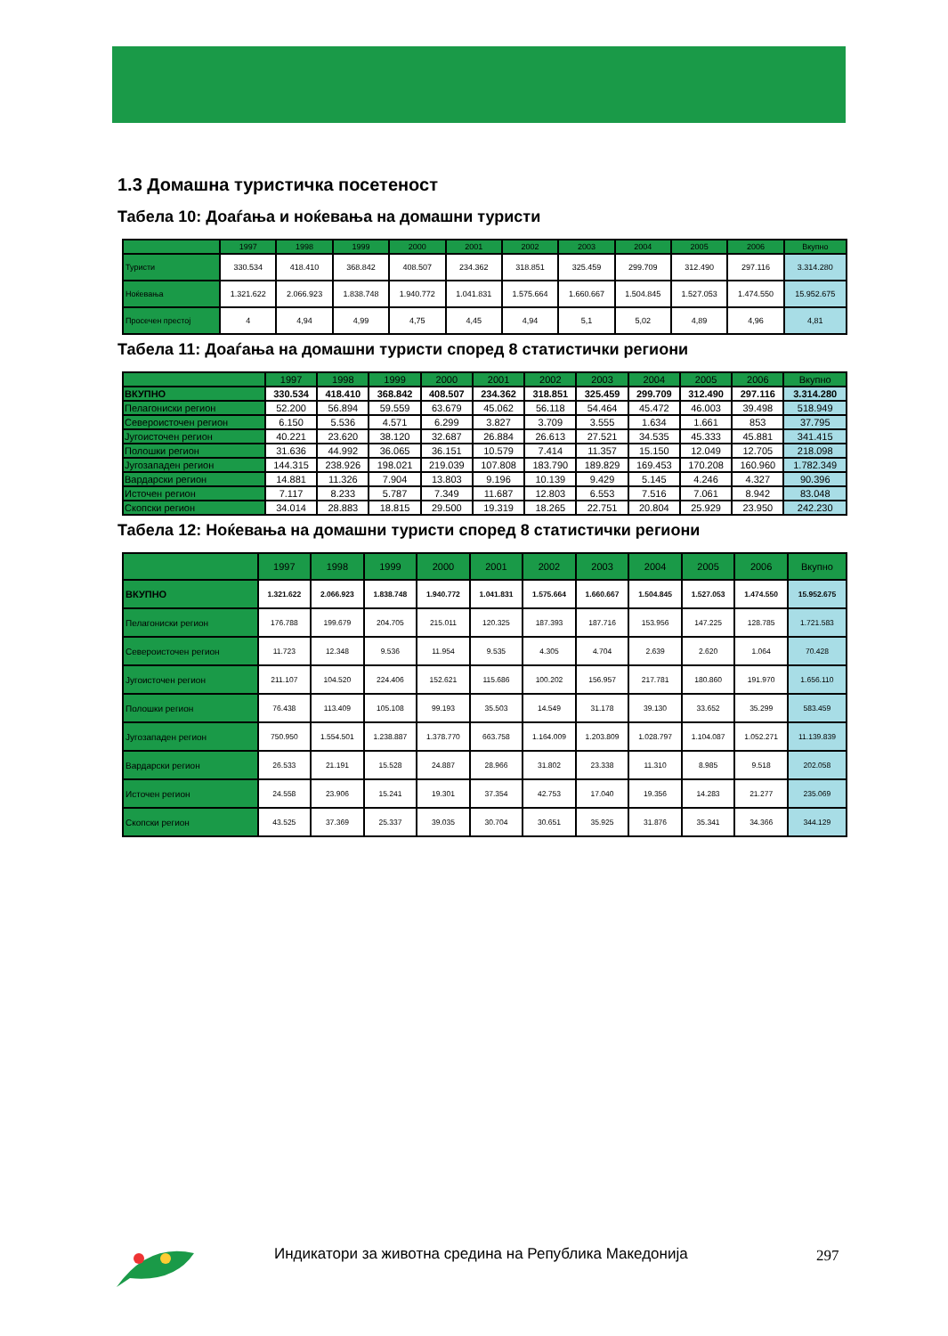1.3 Домашна туристичка посетеност
Табела 10: Доаѓања и ноќевања на домашни туристи
| | 1997 | 1998 | 1999 | 2000 | 2001 | 2002 | 2003 | 2004 | 2005 | 2006 | Вкупно |
| --- | --- | --- | --- | --- | --- | --- | --- | --- | --- | --- | --- |
| Туристи | 330.534 | 418.410 | 368.842 | 408.507 | 234.362 | 318.851 | 325.459 | 299.709 | 312.490 | 297.116 | 3.314.280 |
| Ноќевања | 1.321.622 | 2.066.923 | 1.838.748 | 1.940.772 | 1.041.831 | 1.575.664 | 1.660.667 | 1.504.845 | 1.527.053 | 1.474.550 | 15.952.675 |
| Просечен престој | 4 | 4,94 | 4,99 | 4,75 | 4,45 | 4,94 | 5,1 | 5,02 | 4,89 | 4,96 | 4,81 |
Табела 11: Доаѓања на домашни туристи според 8 статистички региони
| | 1997 | 1998 | 1999 | 2000 | 2001 | 2002 | 2003 | 2004 | 2005 | 2006 | Вкупно |
| --- | --- | --- | --- | --- | --- | --- | --- | --- | --- | --- | --- |
| ВКУПНО | 330.534 | 418.410 | 368.842 | 408.507 | 234.362 | 318.851 | 325.459 | 299.709 | 312.490 | 297.116 | 3.314.280 |
| Пелагониски регион | 52.200 | 56.894 | 59.559 | 63.679 | 45.062 | 56.118 | 54.464 | 45.472 | 46.003 | 39.498 | 518.949 |
| Североисточен регион | 6.150 | 5.536 | 4.571 | 6.299 | 3.827 | 3.709 | 3.555 | 1.634 | 1.661 | 853 | 37.795 |
| Југоисточен регион | 40.221 | 23.620 | 38.120 | 32.687 | 26.884 | 26.613 | 27.521 | 34.535 | 45.333 | 45.881 | 341.415 |
| Полошки регион | 31.636 | 44.992 | 36.065 | 36.151 | 10.579 | 7.414 | 11.357 | 15.150 | 12.049 | 12.705 | 218.098 |
| Југозападен регион | 144.315 | 238.926 | 198.021 | 219.039 | 107.808 | 183.790 | 189.829 | 169.453 | 170.208 | 160.960 | 1.782.349 |
| Вардарски регион | 14.881 | 11.326 | 7.904 | 13.803 | 9.196 | 10.139 | 9.429 | 5.145 | 4.246 | 4.327 | 90.396 |
| Источен регион | 7.117 | 8.233 | 5.787 | 7.349 | 11.687 | 12.803 | 6.553 | 7.516 | 7.061 | 8.942 | 83.048 |
| Скопски регион | 34.014 | 28.883 | 18.815 | 29.500 | 19.319 | 18.265 | 22.751 | 20.804 | 25.929 | 23.950 | 242.230 |
Табела 12: Ноќевања на домашни туристи според 8 статистички региони
| | 1997 | 1998 | 1999 | 2000 | 2001 | 2002 | 2003 | 2004 | 2005 | 2006 | Вкупно |
| --- | --- | --- | --- | --- | --- | --- | --- | --- | --- | --- | --- |
| ВКУПНО | 1.321.622 | 2.066.923 | 1.838.748 | 1.940.772 | 1.041.831 | 1.575.664 | 1.660.667 | 1.504.845 | 1.527.053 | 1.474.550 | 15.952.675 |
| Пелагониски регион | 176.788 | 199.679 | 204.705 | 215.011 | 120.325 | 187.393 | 187.716 | 153.956 | 147.225 | 128.785 | 1.721.583 |
| Североисточен регион | 11.723 | 12.348 | 9.536 | 11.954 | 9.535 | 4.305 | 4.704 | 2.639 | 2.620 | 1.064 | 70.428 |
| Југоисточен регион | 211.107 | 104.520 | 224.406 | 152.621 | 115.686 | 100.202 | 156.957 | 217.781 | 180.860 | 191.970 | 1.656.110 |
| Полошки регион | 76.438 | 113.409 | 105.108 | 99.193 | 35.503 | 14.549 | 31.178 | 39.130 | 33.652 | 35.299 | 583.459 |
| Југозападен регион | 750.950 | 1.554.501 | 1.238.887 | 1.378.770 | 663.758 | 1.164.009 | 1.203.809 | 1.028.797 | 1.104.087 | 1.052.271 | 11.139.839 |
| Вардарски регион | 26.533 | 21.191 | 15.528 | 24.887 | 28.966 | 31.802 | 23.338 | 11.310 | 8.985 | 9.518 | 202.058 |
| Источен регион | 24.558 | 23.906 | 15.241 | 19.301 | 37.354 | 42.753 | 17.040 | 19.356 | 14.283 | 21.277 | 235.069 |
| Скопски регион | 43.525 | 37.369 | 25.337 | 39.035 | 30.704 | 30.651 | 35.925 | 31.876 | 35.341 | 34.366 | 344.129 |
Индикатори за животна средина на Република Македонија
297